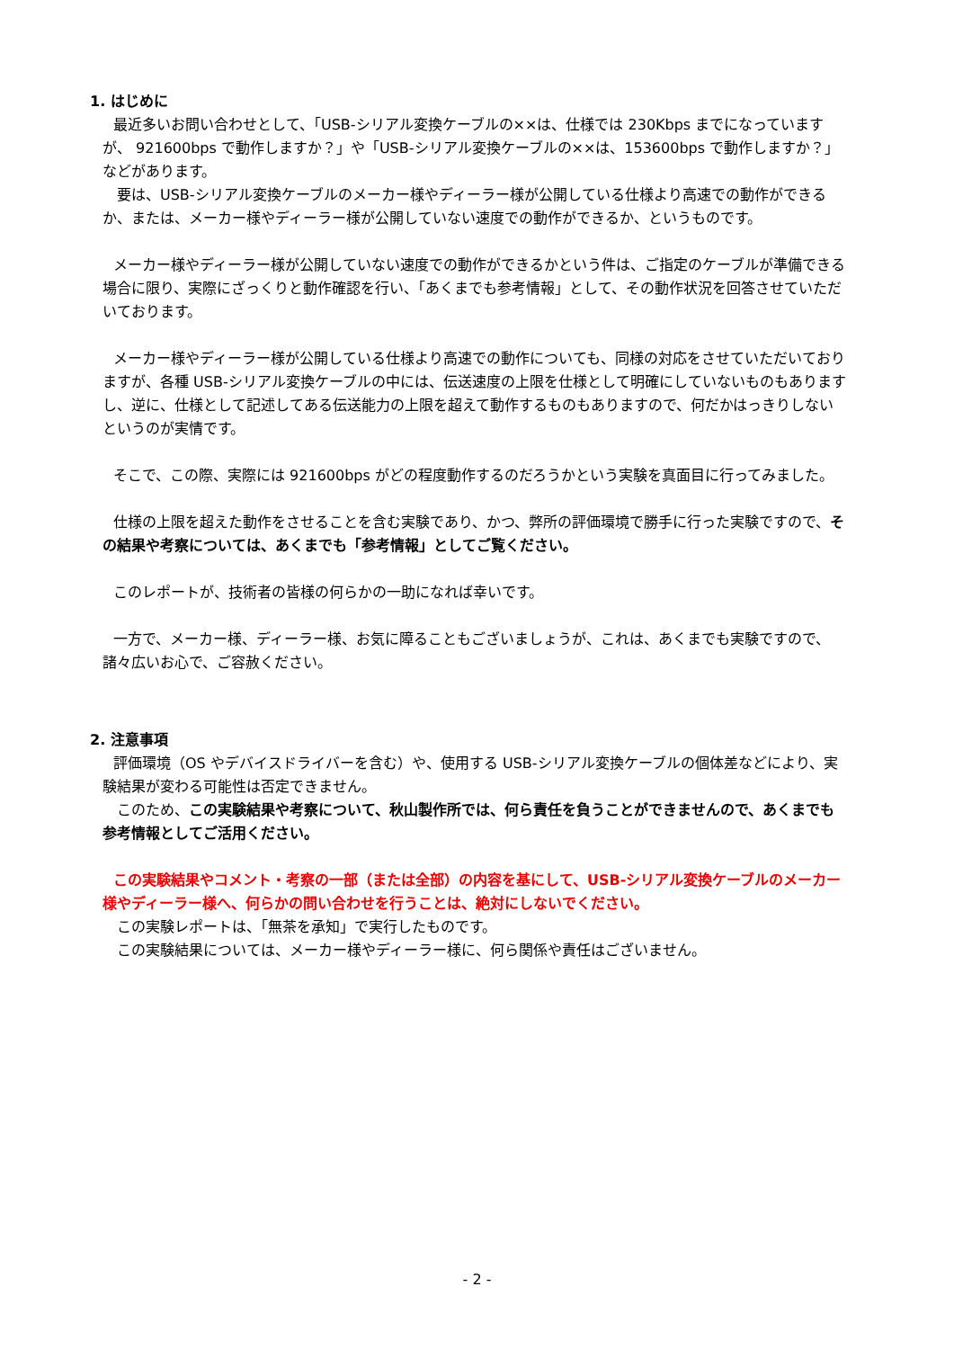1. はじめに
最近多いお問い合わせとして、「USB-シリアル変換ケーブルの××は、仕様では 230Kbps までになっていますが、 921600bps で動作しますか？」や「USB-シリアル変換ケーブルの××は、153600bps で動作しますか？」などがあります。
　要は、USB-シリアル変換ケーブルのメーカー様やディーラー様が公開している仕様より高速での動作ができるか、または、メーカー様やディーラー様が公開していない速度での動作ができるか、というものです。
メーカー様やディーラー様が公開していない速度での動作ができるかという件は、ご指定のケーブルが準備できる場合に限り、実際にざっくりと動作確認を行い、「あくまでも参考情報」として、その動作状況を回答させていただいております。
メーカー様やディーラー様が公開している仕様より高速での動作についても、同様の対応をさせていただいておりますが、各種 USB-シリアル変換ケーブルの中には、伝送速度の上限を仕様として明確にしていないものもありますし、逆に、仕様として記述してある伝送能力の上限を超えて動作するものもありますので、何だかはっきりしないというのが実情です。
そこで、この際、実際には 921600bps がどの程度動作するのだろうかという実験を真面目に行ってみました。
仕様の上限を超えた動作をさせることを含む実験であり、かつ、弊所の評価環境で勝手に行った実験ですので、その結果や考察については、あくまでも「参考情報」としてご覧ください。
このレポートが、技術者の皆様の何らかの一助になれば幸いです。
一方で、メーカー様、ディーラー様、お気に障ることもございましょうが、これは、あくまでも実験ですので、諸々広いお心で、ご容赦ください。
2. 注意事項
評価環境（OS やデバイスドライバーを含む）や、使用する USB-シリアル変換ケーブルの個体差などにより、実験結果が変わる可能性は否定できません。
　このため、この実験結果や考察について、秋山製作所では、何ら責任を負うことができませんので、あくまでも参考情報としてご活用ください。
この実験結果やコメント・考察の一部（または全部）の内容を基にして、USB-シリアル変換ケーブルのメーカー様やディーラー様へ、何らかの問い合わせを行うことは、絶対にしないでください。
　この実験レポートは、「無茶を承知」で実行したものです。
　この実験結果については、メーカー様やディーラー様に、何ら関係や責任はございません。
- 2 -